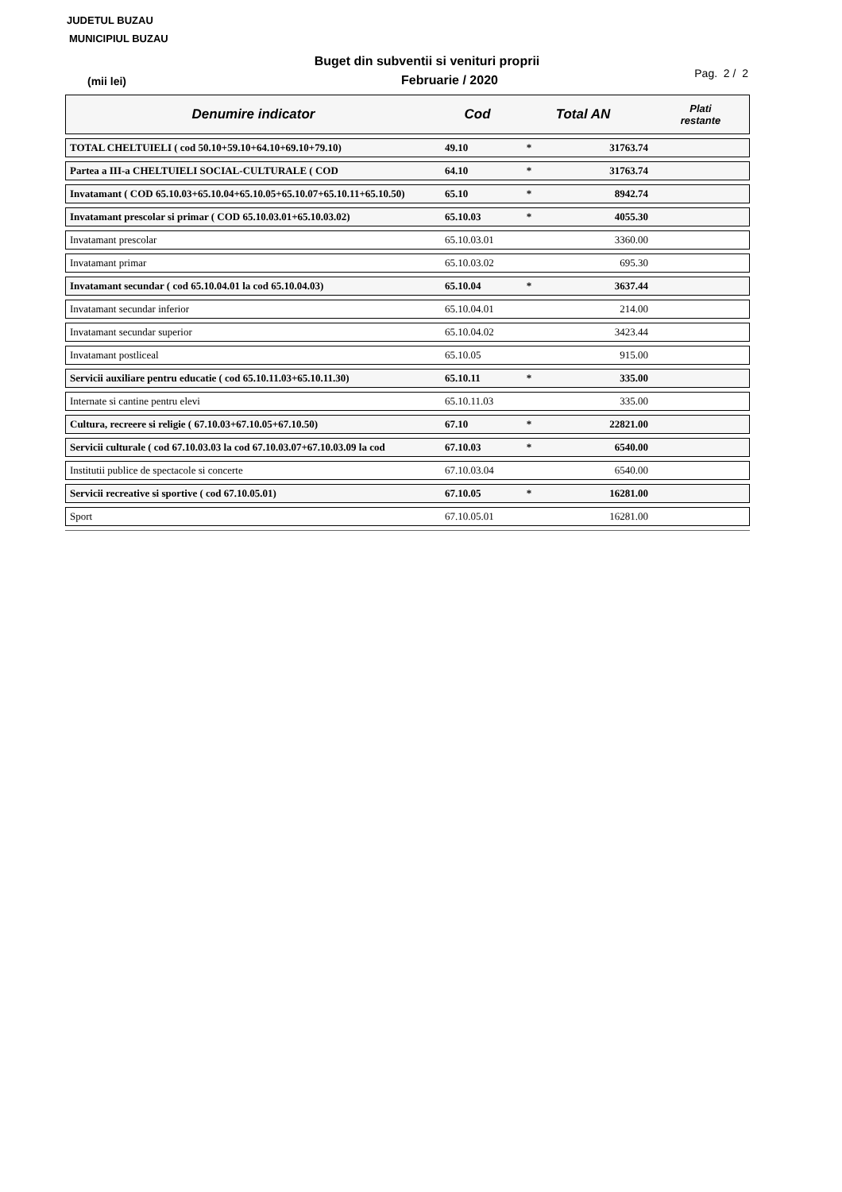JUDETUL BUZAU
MUNICIPIUL BUZAU
Buget din subventii si venituri proprii
(mii lei)
Februarie / 2020
Pag. 2 / 2
| Denumire indicator | Cod | Total AN | | Plati restante |
| --- | --- | --- | --- | --- |
| TOTAL CHELTUIELI ( cod 50.10+59.10+64.10+69.10+79.10) | 49.10 | * | 31763.74 | |
| Partea a III-a CHELTUIELI SOCIAL-CULTURALE ( COD | 64.10 | * | 31763.74 | |
| Invatamant ( COD 65.10.03+65.10.04+65.10.05+65.10.07+65.10.11+65.10.50) | 65.10 | * | 8942.74 | |
| Invatamant prescolar si primar ( COD 65.10.03.01+65.10.03.02) | 65.10.03 | * | 4055.30 | |
| Invatamant prescolar | 65.10.03.01 | | 3360.00 | |
| Invatamant primar | 65.10.03.02 | | 695.30 | |
| Invatamant secundar ( cod 65.10.04.01 la cod 65.10.04.03) | 65.10.04 | * | 3637.44 | |
| Invatamant secundar inferior | 65.10.04.01 | | 214.00 | |
| Invatamant secundar superior | 65.10.04.02 | | 3423.44 | |
| Invatamant postliceal | 65.10.05 | | 915.00 | |
| Servicii auxiliare pentru educatie ( cod 65.10.11.03+65.10.11.30) | 65.10.11 | * | 335.00 | |
| Internate si cantine pentru elevi | 65.10.11.03 | | 335.00 | |
| Cultura, recreere si religie ( 67.10.03+67.10.05+67.10.50) | 67.10 | * | 22821.00 | |
| Servicii culturale ( cod 67.10.03.03 la cod 67.10.03.07+67.10.03.09 la cod | 67.10.03 | * | 6540.00 | |
| Institutii publice de spectacole si concerte | 67.10.03.04 | | 6540.00 | |
| Servicii recreative si sportive ( cod 67.10.05.01) | 67.10.05 | * | 16281.00 | |
| Sport | 67.10.05.01 | | 16281.00 | |